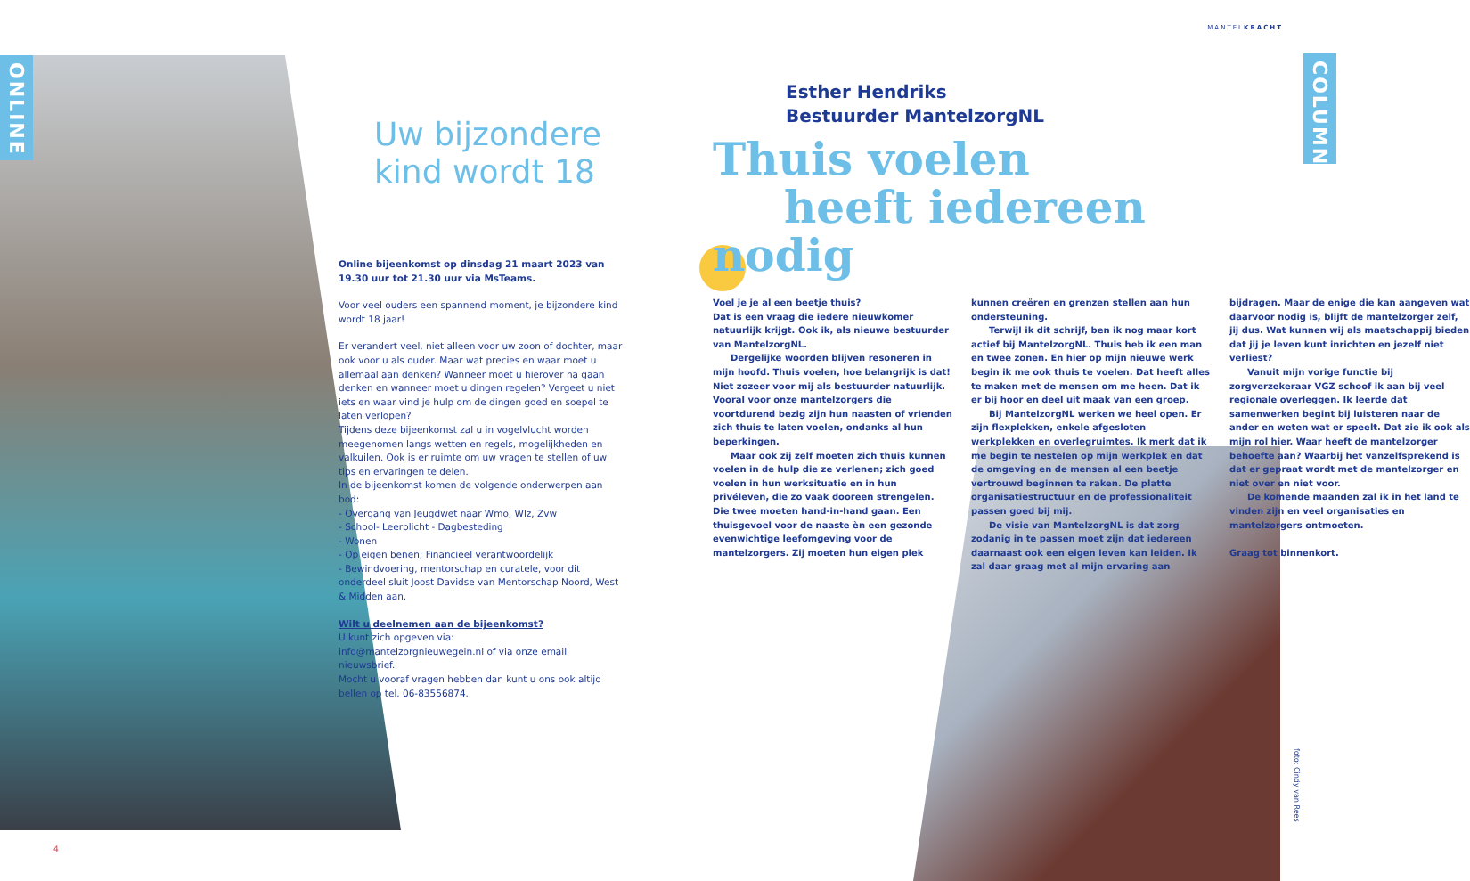MANTELKRACHT
ONLINE
COLUMN
Uw bijzondere
kind wordt 18
Online bijeenkomst op dinsdag 21 maart 2023 van 19.30 uur tot 21.30 uur via MsTeams.
Voor veel ouders een spannend moment, je bijzondere kind wordt 18 jaar!
Er verandert veel, niet alleen voor uw zoon of dochter, maar ook voor u als ouder. Maar wat precies en waar moet u allemaal aan denken? Wanneer moet u hierover na gaan denken en wanneer moet u dingen regelen? Vergeet u niet iets en waar vind je hulp om de dingen goed en soepel te laten verlopen?
Tijdens deze bijeenkomst zal u in vogelvlucht worden meegenomen langs wetten en regels, mogelijkheden en valkuilen. Ook is er ruimte om uw vragen te stellen of uw tips en ervaringen te delen.
In de bijeenkomst komen de volgende onderwerpen aan bod:
- Overgang van Jeugdwet naar Wmo, Wlz, Zvw
- School- Leerplicht - Dagbesteding
- Wonen
- Op eigen benen; Financieel verantwoordelijk
- Bewindvoering, mentorschap en curatele, voor dit onderdeel sluit Joost Davidse van Mentorschap Noord, West & Midden aan.
Wilt u deelnemen aan de bijeenkomst?
U kunt zich opgeven via:
info@mantelzorgnieuwegein.nl of via onze email nieuwsbrief.
Mocht u vooraf vragen hebben dan kunt u ons ook altijd bellen op tel. 06-83556874.
Esther Hendriks
Bestuurder MantelzorgNL
Thuis voelen
heeft iedereen nodig
Voel je je al een beetje thuis?
Dat is een vraag die iedere nieuwkomer natuurlijk krijgt. Ook ik, als nieuwe bestuurder van MantelzorgNL.
Dergelijke woorden blijven resoneren in mijn hoofd. Thuis voelen, hoe belangrijk is dat! Niet zozeer voor mij als bestuurder natuurlijk. Vooral voor onze mantelzorgers die voortdurend bezig zijn hun naasten of vrienden zich thuis te laten voelen, ondanks al hun beperkingen.
Maar ook zij zelf moeten zich thuis kunnen voelen in de hulp die ze verlenen; zich goed voelen in hun werksituatie en in hun privéleven, die zo vaak dooreen strengelen. Die twee moeten hand-in-hand gaan. Een thuisgevoel voor de naaste èn een gezonde evenwichtige leefomgeving voor de mantelzorgers. Zij moeten hun eigen plek kunnen creëren en grenzen stellen aan hun ondersteuning.
Terwijl ik dit schrijf, ben ik nog maar kort actief bij MantelzorgNL. Thuis heb ik een man en twee zonen. En hier op mijn nieuwe werk begin ik me ook thuis te voelen. Dat heeft alles te maken met de mensen om me heen. Dat ik er bij hoor en deel uit maak van een groep.
Bij MantelzorgNL werken we heel open. Er zijn flexplekken, enkele afgesloten werkplekken en overlegruimtes. Ik merk dat ik me begin te nestelen op mijn werkplek en dat de omgeving en de mensen al een beetje vertrouwd beginnen te raken. De platte organisatiestructuur en de professionaliteit passen goed bij mij.
De visie van MantelzorgNL is dat zorg zodanig in te passen moet zijn dat iedereen daarnaast ook een eigen leven kan leiden. Ik zal daar graag met al mijn ervaring aan bijdragen. Maar de enige die kan aangeven wat daarvoor nodig is, blijft de mantelzorger zelf, jij dus. Wat kunnen wij als maatschappij bieden dat jij je leven kunt inrichten en jezelf niet verliest?
Vanuit mijn vorige functie bij zorgverzekeraar VGZ schoof ik aan bij veel regionale overleggen. Ik leerde dat samenwerken begint bij luisteren naar de ander en weten wat er speelt. Dat zie ik ook als mijn rol hier. Waar heeft de mantelzorger behoefte aan? Waarbij het vanzelfsprekend is dat er gepraat wordt met de mantelzorger en niet over en niet voor.
De komende maanden zal ik in het land te vinden zijn en veel organisaties en mantelzorgers ontmoeten.
Graag tot binnenkort.
foto: Cindy van Rees
4